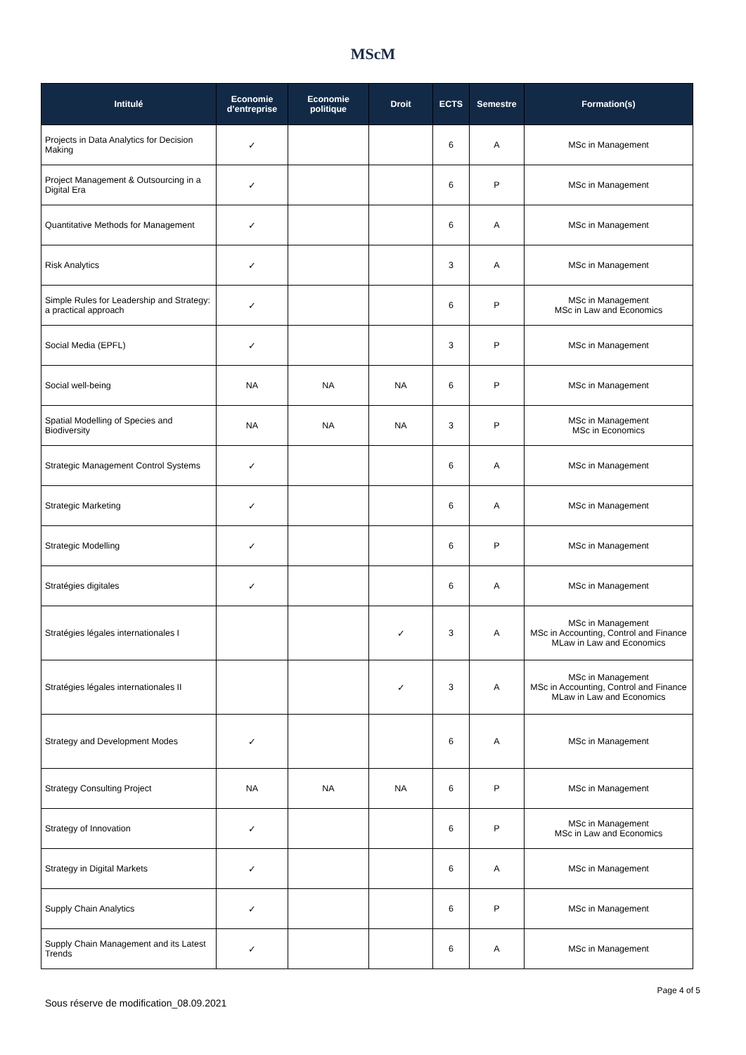MScM
| Intitulé | Economie d’entreprise | Economie politique | Droit | ECTS | Semestre | Formation(s) |
| --- | --- | --- | --- | --- | --- | --- |
| Projects in Data Analytics for Decision Making | ✓ | | | 6 | A | MSc in Management |
| Project Management & Outsourcing in a Digital Era | ✓ | | | 6 | P | MSc in Management |
| Quantitative Methods for Management | ✓ | | | 6 | A | MSc in Management |
| Risk Analytics | ✓ | | | 3 | A | MSc in Management |
| Simple Rules for Leadership and Strategy: a practical approach | ✓ | | | 6 | P | MSc in Management MSc in Law and Economics |
| Social Media (EPFL) | ✓ | | | 3 | P | MSc in Management |
| Social well-being | NA | NA | NA | 6 | P | MSc in Management |
| Spatial Modelling of Species and Biodiversity | NA | NA | NA | 3 | P | MSc in Management MSc in Economics |
| Strategic Management Control Systems | ✓ | | | 6 | A | MSc in Management |
| Strategic Marketing | ✓ | | | 6 | A | MSc in Management |
| Strategic Modelling | ✓ | | | 6 | P | MSc in Management |
| Stratégies digitales | ✓ | | | 6 | A | MSc in Management |
| Stratégies légales internationales I | | | ✓ | 3 | A | MSc in Management MSc in Accounting, Control and Finance MLaw in Law and Economics |
| Stratégies légales internationales II | | | ✓ | 3 | A | MSc in Management MSc in Accounting, Control and Finance MLaw in Law and Economics |
| Strategy and Development Modes | ✓ | | | 6 | A | MSc in Management |
| Strategy Consulting Project | NA | NA | NA | 6 | P | MSc in Management |
| Strategy of Innovation | ✓ | | | 6 | P | MSc in Management MSc in Law and Economics |
| Strategy in Digital Markets | ✓ | | | 6 | A | MSc in Management |
| Supply Chain Analytics | ✓ | | | 6 | P | MSc in Management |
| Supply Chain Management and its Latest Trends | ✓ | | | 6 | A | MSc in Management |
Page 4 of 5
Sous réserve de modification_08.09.2021